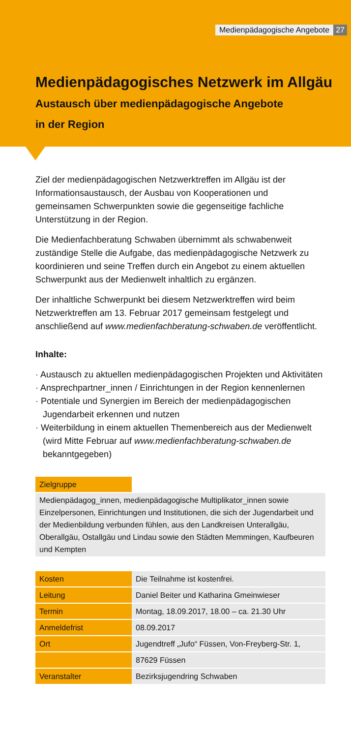Medienpädagogische Angebote 27
Medienpädagogisches Netzwerk im Allgäu
Austausch über medienpädagogische Angebote
in der Region
Ziel der medienpädagogischen Netzwerktreffen im Allgäu ist der Informationsaustausch, der Ausbau von Kooperationen und gemeinsamen Schwerpunkten sowie die gegenseitige fachliche Unterstützung in der Region.
Die Medienfachberatung Schwaben übernimmt als schwabenweit zuständige Stelle die Aufgabe, das medienpädagogische Netzwerk zu koordinieren und seine Treffen durch ein Angebot zu einem aktuellen Schwerpunkt aus der Medienwelt inhaltlich zu ergänzen.
Der inhaltliche Schwerpunkt bei diesem Netzwerktreffen wird beim Netzwerktreffen am 13. Februar 2017 gemeinsam festgelegt und anschließend auf www.medienfachberatung-schwaben.de veröffentlicht.
Inhalte:
· Austausch zu aktuellen medienpädagogischen Projekten und Aktivitäten
· Ansprechpartner_innen / Einrichtungen in der Region kennenlernen
· Potentiale und Synergien im Bereich der medienpädagogischen Jugendarbeit erkennen und nutzen
· Weiterbildung in einem aktuellen Themenbereich aus der Medienwelt (wird Mitte Februar auf www.medienfachberatung-schwaben.de bekanntgegeben)
| Zielgruppe | |
| Medienpädagog_innen, medienpädagogische Multiplikator_innen sowie Einzelpersonen, Einrichtungen und Institutionen, die sich der Jugendarbeit und der Medienbildung verbunden fühlen, aus den Landkreisen Unterallgäu, Oberallgäu, Ostallgäu und Lindau sowie den Städten Memmingen, Kaufbeuren und Kempten | |
| Kosten | Die Teilnahme ist kostenfrei. |
| Leitung | Daniel Beiter und Katharina Gmeinwieser |
| Termin | Montag, 18.09.2017, 18.00 – ca. 21.30 Uhr |
| Anmeldefrist | 08.09.2017 |
| Ort | Jugendtreff „Jufo“ Füssen, Von-Freyberg-Str. 1, |
| | 87629 Füssen |
| Veranstalter | Bezirksjugendring Schwaben |